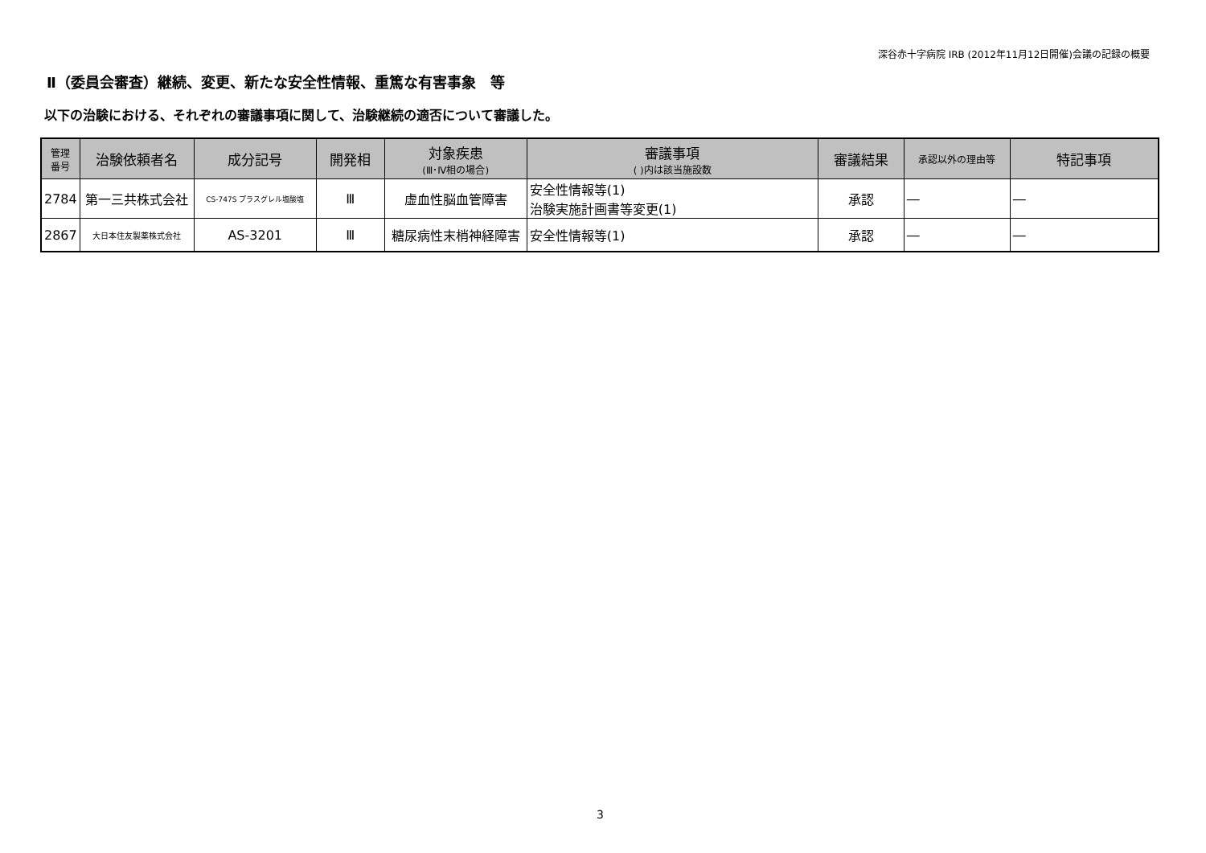深谷赤十字病院 IRB (2012年11月12日開催)会議の記録の概要
Ⅱ（委員会審査）継続、変更、新たな安全性情報、重篤な有害事象　等
以下の治験における、それぞれの審議事項に関して、治験継続の適否について審議した。
| 管理 番号 | 治験依頼者名 | 成分記号 | 開発相 | 対象疾患 (Ⅲ･Ⅳ相の場合) | 審議事項 ( )内は該当施設数 | 審議結果 | 承認以外の理由等 | 特記事項 |
| --- | --- | --- | --- | --- | --- | --- | --- | --- |
| 2784 | 第一三共株式会社 | CS-747S プラスグレル塩酸塩 | Ⅲ | 虚血性脳血管障害 | 安全性情報等(1) 治験実施計画書等変更(1) | 承認 | ― | ― |
| 2867 | 大日本住友製薬株式会社 | AS-3201 | Ⅲ | 糖尿病性末梢神経障害 | 安全性情報等(1) | 承認 | ― | ― |
3